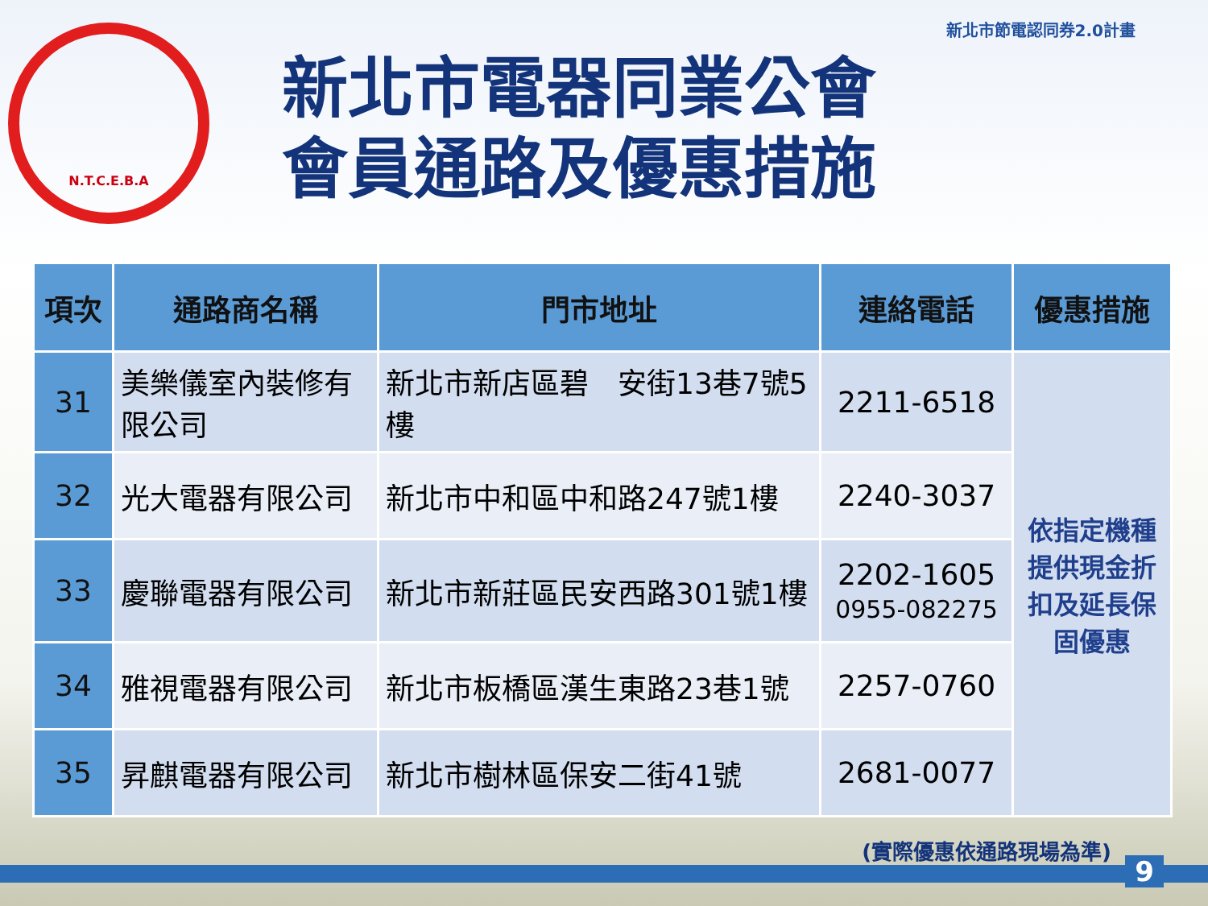N.T.C.E.B.A
新北市電器同業公會
會員通路及優惠措施
新北市節電認同券2.0計畫
| 項次 | 通路商名稱 | 門市地址 | 連絡電話 | 優惠措施 |
| --- | --- | --- | --- | --- |
| 31 | 美樂儀室內裝修有限公司 | 新北市新店區碧 安街13巷7號5樓 | 2211-6518 | 依指定機種 提供現金折 扣及延長保 固優惠 |
| 32 | 光大電器有限公司 | 新北市中和區中和路247號1樓 | 2240-3037 | |
| 33 | 慶聯電器有限公司 | 新北市新莊區民安西路301號1樓 | 2202-1605 0955-082275 | |
| 34 | 雅視電器有限公司 | 新北市板橋區漢生東路23巷1號 | 2257-0760 | |
| 35 | 昇麒電器有限公司 | 新北市樹林區保安二街41號 | 2681-0077 | |
(實際優惠依通路現場為準)
9